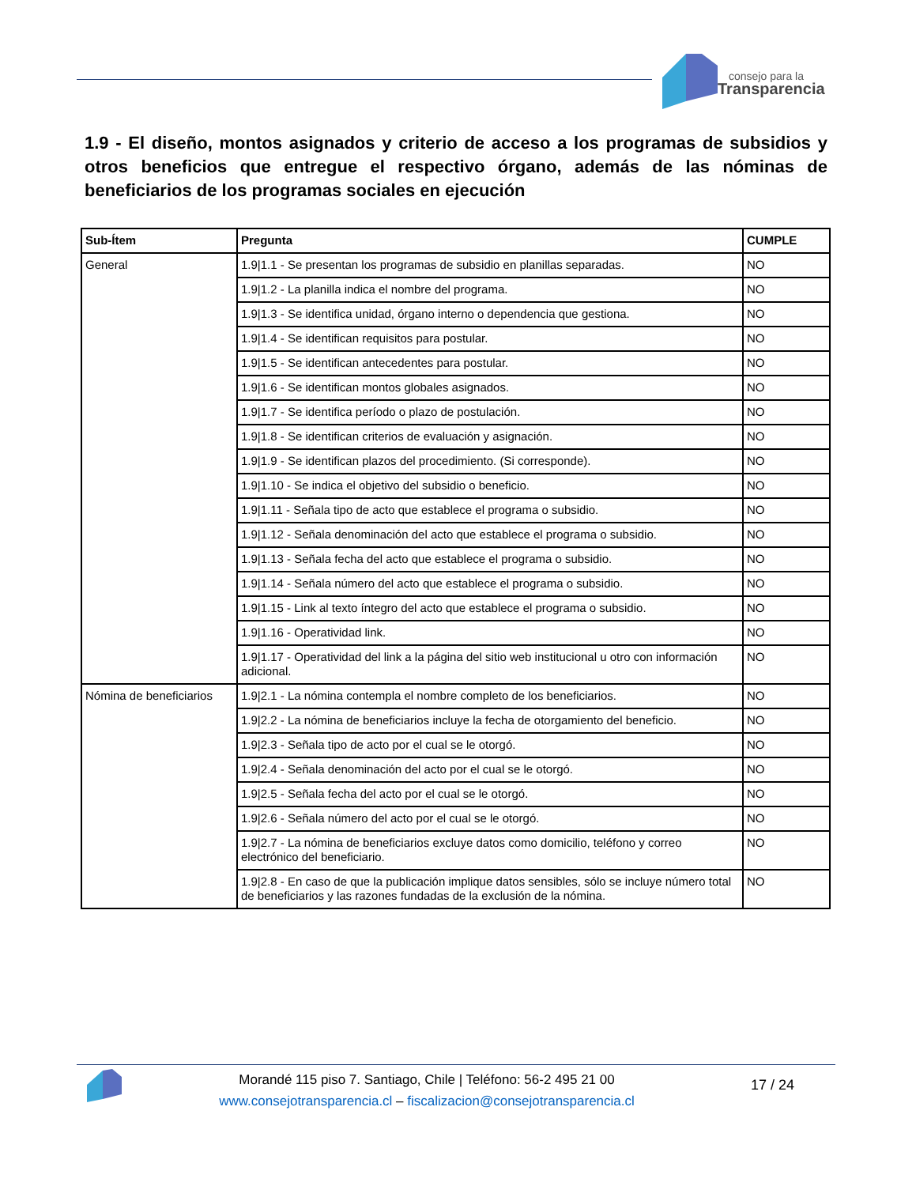consejo para la
Transparencia
1.9 - El diseño, montos asignados y criterio de acceso a los programas de subsidios y otros beneficios que entregue el respectivo órgano, además de las nóminas de beneficiarios de los programas sociales en ejecución
| Sub-Ítem | Pregunta | CUMPLE |
| --- | --- | --- |
| General | 1.9/1.1 - Se presentan los programas de subsidio en planillas separadas. | NO |
| | 1.9/1.2 - La planilla indica el nombre del programa. | NO |
| | 1.9/1.3 - Se identifica unidad, órgano interno o dependencia que gestiona. | NO |
| | 1.9/1.4 - Se identifican requisitos para postular. | NO |
| | 1.9/1.5 - Se identifican antecedentes para postular. | NO |
| | 1.9/1.6 - Se identifican montos globales asignados. | NO |
| | 1.9/1.7 - Se identifica período o plazo de postulación. | NO |
| | 1.9/1.8 - Se identifican criterios de evaluación y asignación. | NO |
| | 1.9/1.9 - Se identifican plazos del procedimiento. (Si corresponde). | NO |
| | 1.9/1.10 - Se indica el objetivo del subsidio o beneficio. | NO |
| | 1.9/1.11 - Señala tipo de acto que establece el programa o subsidio. | NO |
| | 1.9/1.12 - Señala denominación del acto que establece el programa o subsidio. | NO |
| | 1.9/1.13 - Señala fecha del acto que establece el programa o subsidio. | NO |
| | 1.9/1.14 - Señala número del acto que establece el programa o subsidio. | NO |
| | 1.9/1.15 - Link al texto íntegro del acto que establece el programa o subsidio. | NO |
| | 1.9/1.16 - Operatividad link. | NO |
| | 1.9/1.17 - Operatividad del link a la página del sitio web institucional u otro con información adicional. | NO |
| Nómina de beneficiarios | 1.9/2.1 - La nómina contempla el nombre completo de los beneficiarios. | NO |
| | 1.9/2.2 - La nómina de beneficiarios incluye la fecha de otorgamiento del beneficio. | NO |
| | 1.9/2.3 - Señala tipo de acto por el cual se le otorgó. | NO |
| | 1.9/2.4 - Señala denominación del acto por el cual se le otorgó. | NO |
| | 1.9/2.5 - Señala fecha del acto por el cual se le otorgó. | NO |
| | 1.9/2.6 - Señala número del acto por el cual se le otorgó. | NO |
| | 1.9/2.7 - La nómina de beneficiarios excluye datos como domicilio, teléfono y correo electrónico del beneficiario. | NO |
| | 1.9/2.8 - En caso de que la publicación implique datos sensibles, sólo se incluye número total de beneficiarios y las razones fundadas de la exclusión de la nómina. | NO |
Morandé 115 piso 7. Santiago, Chile | Teléfono: 56-2 495 21 00
www.consejotransparencia.cl – fiscalizacion@consejotransparencia.cl
17 / 24